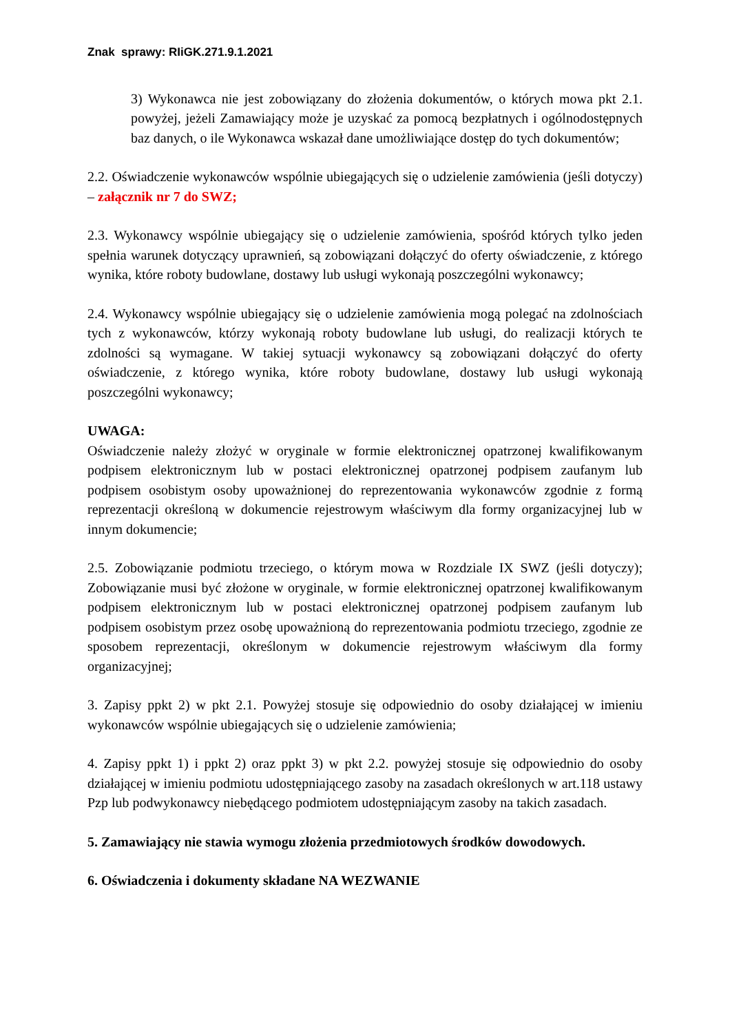Znak sprawy: RIiGK.271.9.1.2021
3) Wykonawca nie jest zobowiązany do złożenia dokumentów, o których mowa pkt 2.1. powyżej, jeżeli Zamawiający może je uzyskać za pomocą bezpłatnych i ogólnodostępnych baz danych, o ile Wykonawca wskazał dane umożliwiające dostęp do tych dokumentów;
2.2. Oświadczenie wykonawców wspólnie ubiegających się o udzielenie zamówienia (jeśli dotyczy) – załącznik nr 7 do SWZ;
2.3. Wykonawcy wspólnie ubiegający się o udzielenie zamówienia, spośród których tylko jeden spełnia warunek dotyczący uprawnień, są zobowiązani dołączyć do oferty oświadczenie, z którego wynika, które roboty budowlane, dostawy lub usługi wykonają poszczególni wykonawcy;
2.4. Wykonawcy wspólnie ubiegający się o udzielenie zamówienia mogą polegać na zdolnościach tych z wykonawców, którzy wykonają roboty budowlane lub usługi, do realizacji których te zdolności są wymagane. W takiej sytuacji wykonawcy są zobowiązani dołączyć do oferty oświadczenie, z którego wynika, które roboty budowlane, dostawy lub usługi wykonają poszczególni wykonawcy;
UWAGA:
Oświadczenie należy złożyć w oryginale w formie elektronicznej opatrzonej kwalifikowanym podpisem elektronicznym lub w postaci elektronicznej opatrzonej podpisem zaufanym lub podpisem osobistym osoby upoważnionej do reprezentowania wykonawców zgodnie z formą reprezentacji określoną w dokumencie rejestrowym właściwym dla formy organizacyjnej lub w innym dokumencie;
2.5. Zobowiązanie podmiotu trzeciego, o którym mowa w Rozdziale IX SWZ (jeśli dotyczy); Zobowiązanie musi być złożone w oryginale, w formie elektronicznej opatrzonej kwalifikowanym podpisem elektronicznym lub w postaci elektronicznej opatrzonej podpisem zaufanym lub podpisem osobistym przez osobę upoważnioną do reprezentowania podmiotu trzeciego, zgodnie ze sposobem reprezentacji, określonym w dokumencie rejestrowym właściwym dla formy organizacyjnej;
3. Zapisy ppkt 2) w pkt 2.1. Powyżej stosuje się odpowiednio do osoby działającej w imieniu wykonawców wspólnie ubiegających się o udzielenie zamówienia;
4. Zapisy ppkt 1) i ppkt 2) oraz ppkt 3) w pkt 2.2. powyżej stosuje się odpowiednio do osoby działającej w imieniu podmiotu udostępniającego zasoby na zasadach określonych w art.118 ustawy Pzp lub podwykonawcy niebędącego podmiotem udostępniającym zasoby na takich zasadach.
5. Zamawiający nie stawia wymogu złożenia przedmiotowych środków dowodowych.
6. Oświadczenia i dokumenty składane NA WEZWANIE